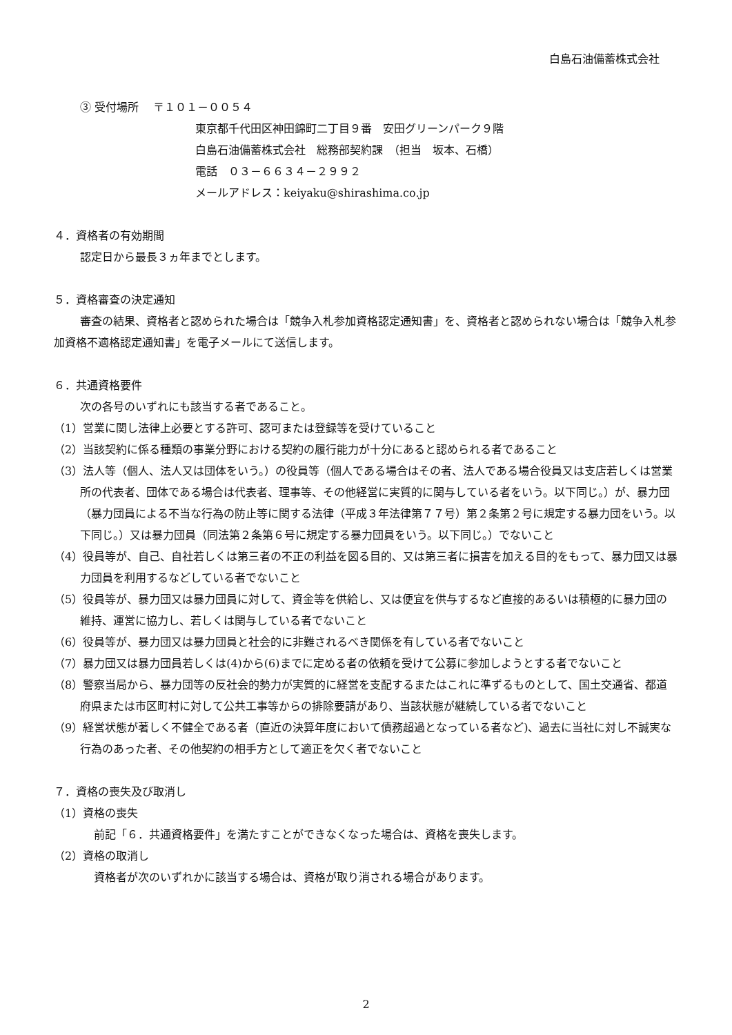白島石油備蓄株式会社
③ 受付場所　 〒１０１－００５４
東京都千代田区神田錦町二丁目９番　安田グリーンパーク９階
白島石油備蓄株式会社　総務部契約課　（担当　坂本、石橋）
電話　０３－６６３４－２９９２
メールアドレス：keiyaku@shirashima.co.jp
４．資格者の有効期間
認定日から最長３ヵ年までとします。
５．資格審査の決定通知
審査の結果、資格者と認められた場合は「競争入札参加資格認定通知書」を、資格者と認められない場合は「競争入札参加資格不適格認定通知書」を電子メールにて送信します。
６．共通資格要件
次の各号のいずれにも該当する者であること。
（1）営業に関し法律上必要とする許可、認可または登録等を受けていること
（2）当該契約に係る種類の事業分野における契約の履行能力が十分にあると認められる者であること
（3）法人等（個人、法人又は団体をいう。）の役員等（個人である場合はその者、法人である場合役員又は支店若しくは営業所の代表者、団体である場合は代表者、理事等、その他経営に実質的に関与している者をいう。以下同じ。）が、暴力団（暴力団員による不当な行為の防止等に関する法律（平成３年法律第７７号）第２条第２号に規定する暴力団をいう。以下同じ。）又は暴力団員（同法第２条第６号に規定する暴力団員をいう。以下同じ。）でないこと
（4）役員等が、自己、自社若しくは第三者の不正の利益を図る目的、又は第三者に損害を加える目的をもって、暴力団又は暴力団員を利用するなどしている者でないこと
（5）役員等が、暴力団又は暴力団員に対して、資金等を供給し、又は便宜を供与するなど直接的あるいは積極的に暴力団の維持、運営に協力し、若しくは関与している者でないこと
（6）役員等が、暴力団又は暴力団員と社会的に非難されるべき関係を有している者でないこと
（7）暴力団又は暴力団員若しくは(4)から(6)までに定める者の依頼を受けて公募に参加しようとする者でないこと
（8）警察当局から、暴力団等の反社会的勢力が実質的に経営を支配するまたはこれに準ずるものとして、国土交通省、都道府県または市区町村に対して公共工事等からの排除要請があり、当該状態が継続している者でないこと
（9）経営状態が著しく不健全である者（直近の決算年度において債務超過となっている者など)、過去に当社に対し不誠実な行為のあった者、その他契約の相手方として適正を欠く者でないこと
７．資格の喪失及び取消し
（1）資格の喪失
前記「６．共通資格要件」を満たすことができなくなった場合は、資格を喪失します。
（2）資格の取消し
資格者が次のいずれかに該当する場合は、資格が取り消される場合があります。
2